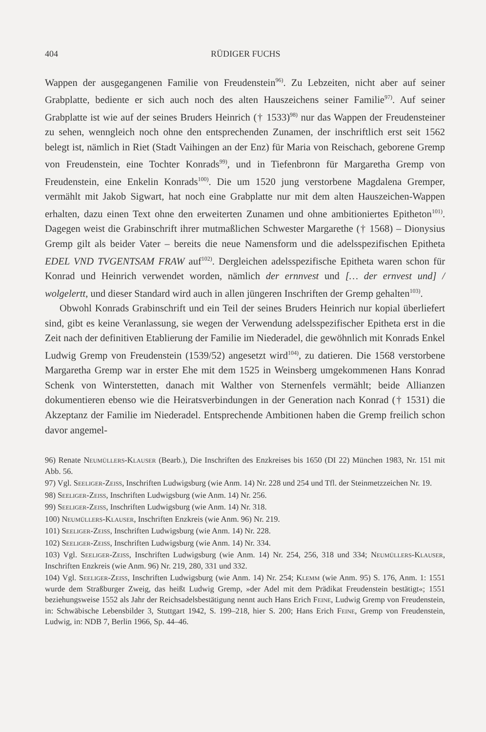404 RÜDIGER FUCHS
Wappen der ausgegangenen Familie von Freudenstein<sup>96)</sup>. Zu Lebzeiten, nicht aber auf seiner Grabplatte, bediente er sich auch noch des alten Hauszeichens seiner Familie<sup>97)</sup>. Auf seiner Grabplatte ist wie auf der seines Bruders Heinrich († 1533)<sup>98)</sup> nur das Wappen der Freudensteiner zu sehen, wenngleich noch ohne den entsprechenden Zunamen, der inschriftlich erst seit 1562 belegt ist, nämlich in Riet (Stadt Vaihingen an der Enz) für Maria von Reischach, geborene Gremp von Freudenstein, eine Tochter Konrads<sup>99)</sup>, und in Tiefenbronn für Margaretha Gremp von Freudenstein, eine Enkelin Konrads<sup>100)</sup>. Die um 1520 jung verstorbene Magdalena Gremper, vermählt mit Jakob Sigwart, hat noch eine Grabplatte nur mit dem alten Hauszeichen-Wappen erhalten, dazu einen Text ohne den erweiterten Zunamen und ohne ambitioniertes Epitheton<sup>101)</sup>. Dagegen weist die Grabinschrift ihrer mutmaßlichen Schwester Margarethe († 1568) – Dionysius Gremp gilt als beider Vater – bereits die neue Namensform und die adelsspezifischen Epitheta EDEL VND TVGENTSAM FRAW auf<sup>102)</sup>. Dergleichen adelsspezifische Epitheta waren schon für Konrad und Heinrich verwendet worden, nämlich der ernnvest und [… der ernvest und] / wolgelertt, und dieser Standard wird auch in allen jüngeren Inschriften der Gremp gehalten<sup>103)</sup>.
Obwohl Konrads Grabinschrift und ein Teil der seines Bruders Heinrich nur kopial überliefert sind, gibt es keine Veranlassung, sie wegen der Verwendung adelsspezifischer Epitheta erst in die Zeit nach der definitiven Etablierung der Familie im Niederadel, die gewöhnlich mit Konrads Enkel Ludwig Gremp von Freudenstein (1539/52) angesetzt wird<sup>104)</sup>, zu datieren. Die 1568 verstorbene Margaretha Gremp war in erster Ehe mit dem 1525 in Weinsberg umgekommenen Hans Konrad Schenk von Winterstetten, danach mit Walther von Sternenfels vermählt; beide Allianzen dokumentieren ebenso wie die Heiratsverbindungen in der Generation nach Konrad († 1531) die Akzeptanz der Familie im Niederadel. Entsprechende Ambitionen haben die Gremp freilich schon davor angemel-
96) Renate Neumüllers-Klauser (Bearb.), Die Inschriften des Enzkreises bis 1650 (DI 22) München 1983, Nr. 151 mit Abb. 56.
97) Vgl. Seeliger-Zeiss, Inschriften Ludwigsburg (wie Anm. 14) Nr. 228 und 254 und Tfl. der Steinmetzzeichen Nr. 19.
98) Seeliger-Zeiss, Inschriften Ludwigsburg (wie Anm. 14) Nr. 256.
99) Seeliger-Zeiss, Inschriften Ludwigsburg (wie Anm. 14) Nr. 318.
100) Neumüllers-Klauser, Inschriften Enzkreis (wie Anm. 96) Nr. 219.
101) Seeliger-Zeiss, Inschriften Ludwigsburg (wie Anm. 14) Nr. 228.
102) Seeliger-Zeiss, Inschriften Ludwigsburg (wie Anm. 14) Nr. 334.
103) Vgl. Seeliger-Zeiss, Inschriften Ludwigsburg (wie Anm. 14) Nr. 254, 256, 318 und 334; Neumüllers-Klauser, Inschriften Enzkreis (wie Anm. 96) Nr. 219, 280, 331 und 332.
104) Vgl. Seeliger-Zeiss, Inschriften Ludwigsburg (wie Anm. 14) Nr. 254; Klemm (wie Anm. 95) S. 176, Anm. 1: 1551 wurde dem Straßburger Zweig, das heißt Ludwig Gremp, »der Adel mit dem Prädikat Freudenstein bestätigt«; 1551 beziehungsweise 1552 als Jahr der Reichsadelsbestätigung nennt auch Hans Erich Feine, Ludwig Gremp von Freudenstein, in: Schwäbische Lebensbilder 3, Stuttgart 1942, S. 199–218, hier S. 200; Hans Erich Feine, Gremp von Freudenstein, Ludwig, in: NDB 7, Berlin 1966, Sp. 44–46.